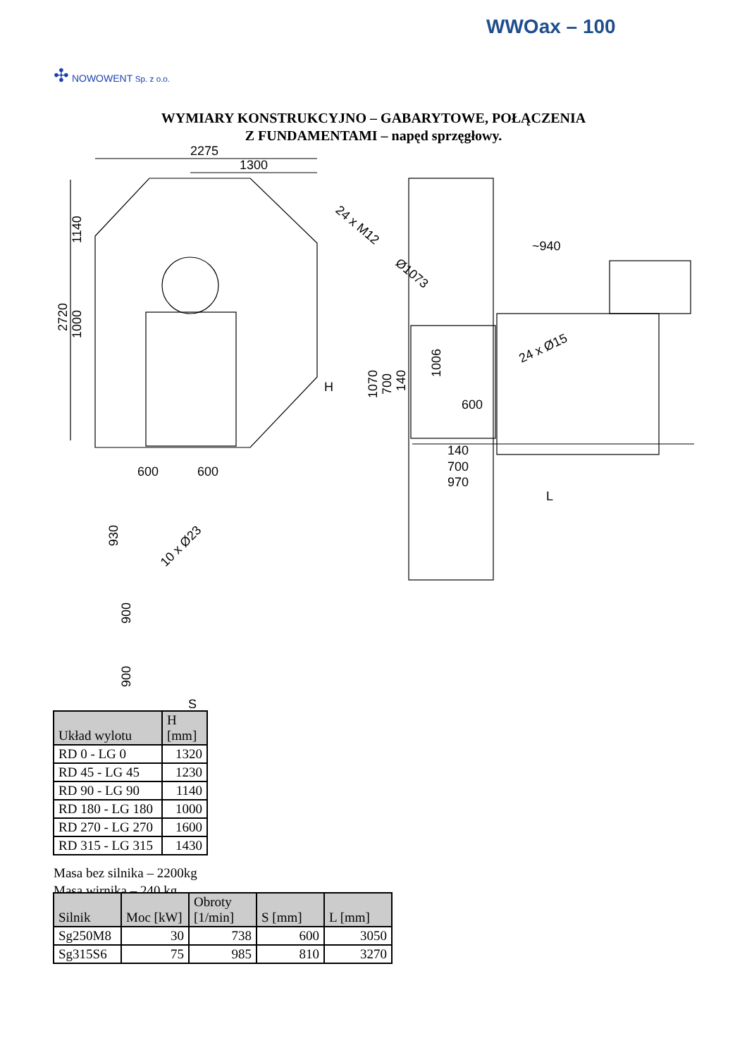WWOax – 100
✣ NOWOWENT Sp. z o.o.
WYMIARY KONSTRUKCYJNO – GABARYTOWE, POŁĄCZENIA
Z FUNDAMENTAMI – napęd sprzęgłowy.
2275
1300
1140
2720
1000
H
600
600
930
10 x Ø23
900
900
S
24 x M12
Ø1073
~940
24 x Ø15
1070
700
140
1006
600
140
700
970
L
| Układ wylotu | H [mm] |
| RD 0 - LG 0 | 1320 |
| RD 45 - LG 45 | 1230 |
| RD 90 - LG 90 | 1140 |
| RD 180 - LG 180 | 1000 |
| RD 270 - LG 270 | 1600 |
| RD 315 - LG 315 | 1430 |
Masa bez silnika – 2200kg
Masa wirnika – 240 kg
| Silnik | Moc [kW] | Obroty [1/min] | S [mm] | L [mm] |
| Sg250M8 | 30 | 738 | 600 | 3050 |
| Sg315S6 | 75 | 985 | 810 | 3270 |